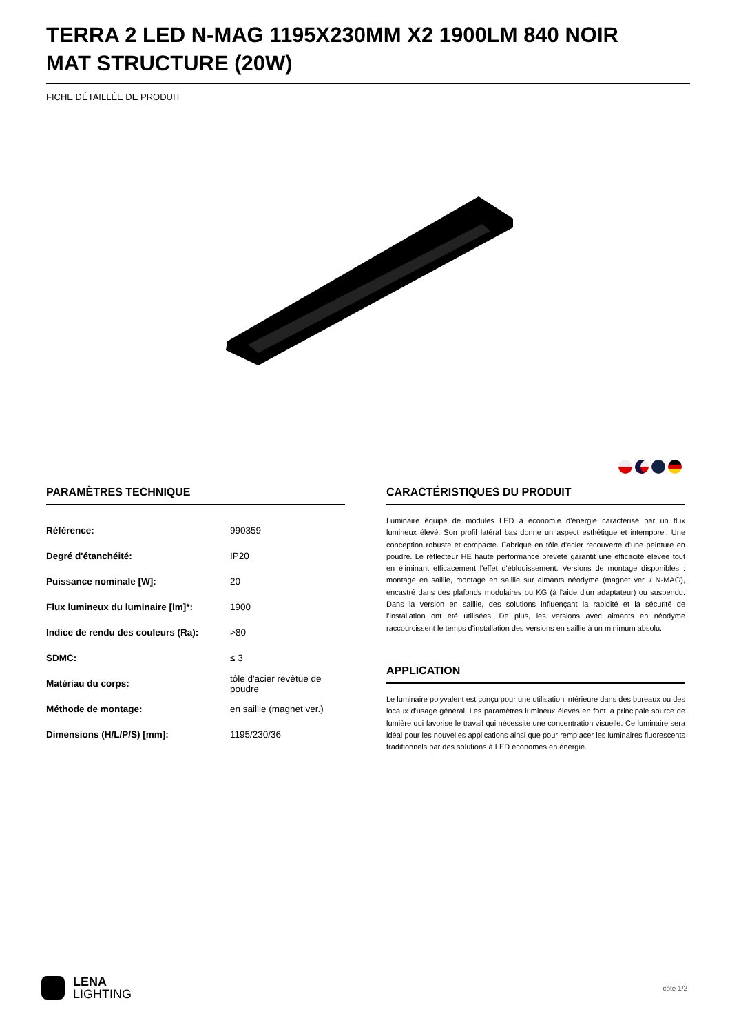TERRA 2 LED N-MAG 1195X230MM X2 1900LM 840 NOIR MAT STRUCTURE (20W)
FICHE DÉTAILLÉE DE PRODUIT
PARAMÈTRES TECHNIQUE
| Référence: | 990359 |
| Degré d'étanchéité: | IP20 |
| Puissance nominale [W]: | 20 |
| Flux lumineux du luminaire [lm]*: | 1900 |
| Indice de rendu des couleurs (Ra): | >80 |
| SDMC: | ≤ 3 |
| Matériau du corps: | tôle d'acier revêtue de poudre |
| Méthode de montage: | en saillie (magnet ver.) |
| Dimensions (H/L/P/S) [mm]: | 1195/230/36 |
CARACTÉRISTIQUES DU PRODUIT
Luminaire équipé de modules LED à économie d'énergie caractérisé par un flux lumineux élevé. Son profil latéral bas donne un aspect esthétique et intemporel. Une conception robuste et compacte. Fabriqué en tôle d'acier recouverte d'une peinture en poudre. Le réflecteur HE haute performance breveté garantit une efficacité élevée tout en éliminant efficacement l'effet d'éblouissement. Versions de montage disponibles : montage en saillie, montage en saillie sur aimants néodyme (magnet ver. / N-MAG), encastré dans des plafonds modulaires ou KG (à l'aide d'un adaptateur) ou suspendu. Dans la version en saillie, des solutions influençant la rapidité et la sécurité de l'installation ont été utilisées. De plus, les versions avec aimants en néodyme raccourcissent le temps d'installation des versions en saillie à un minimum absolu.
APPLICATION
Le luminaire polyvalent est conçu pour une utilisation intérieure dans des bureaux ou des locaux d'usage général. Les paramètres lumineux élevés en font la principale source de lumière qui favorise le travail qui nécessite une concentration visuelle. Ce luminaire sera idéal pour les nouvelles applications ainsi que pour remplacer les luminaires fluorescents traditionnels par des solutions à LED économes en énergie.
LENA
LIGHTING
côté 1/2